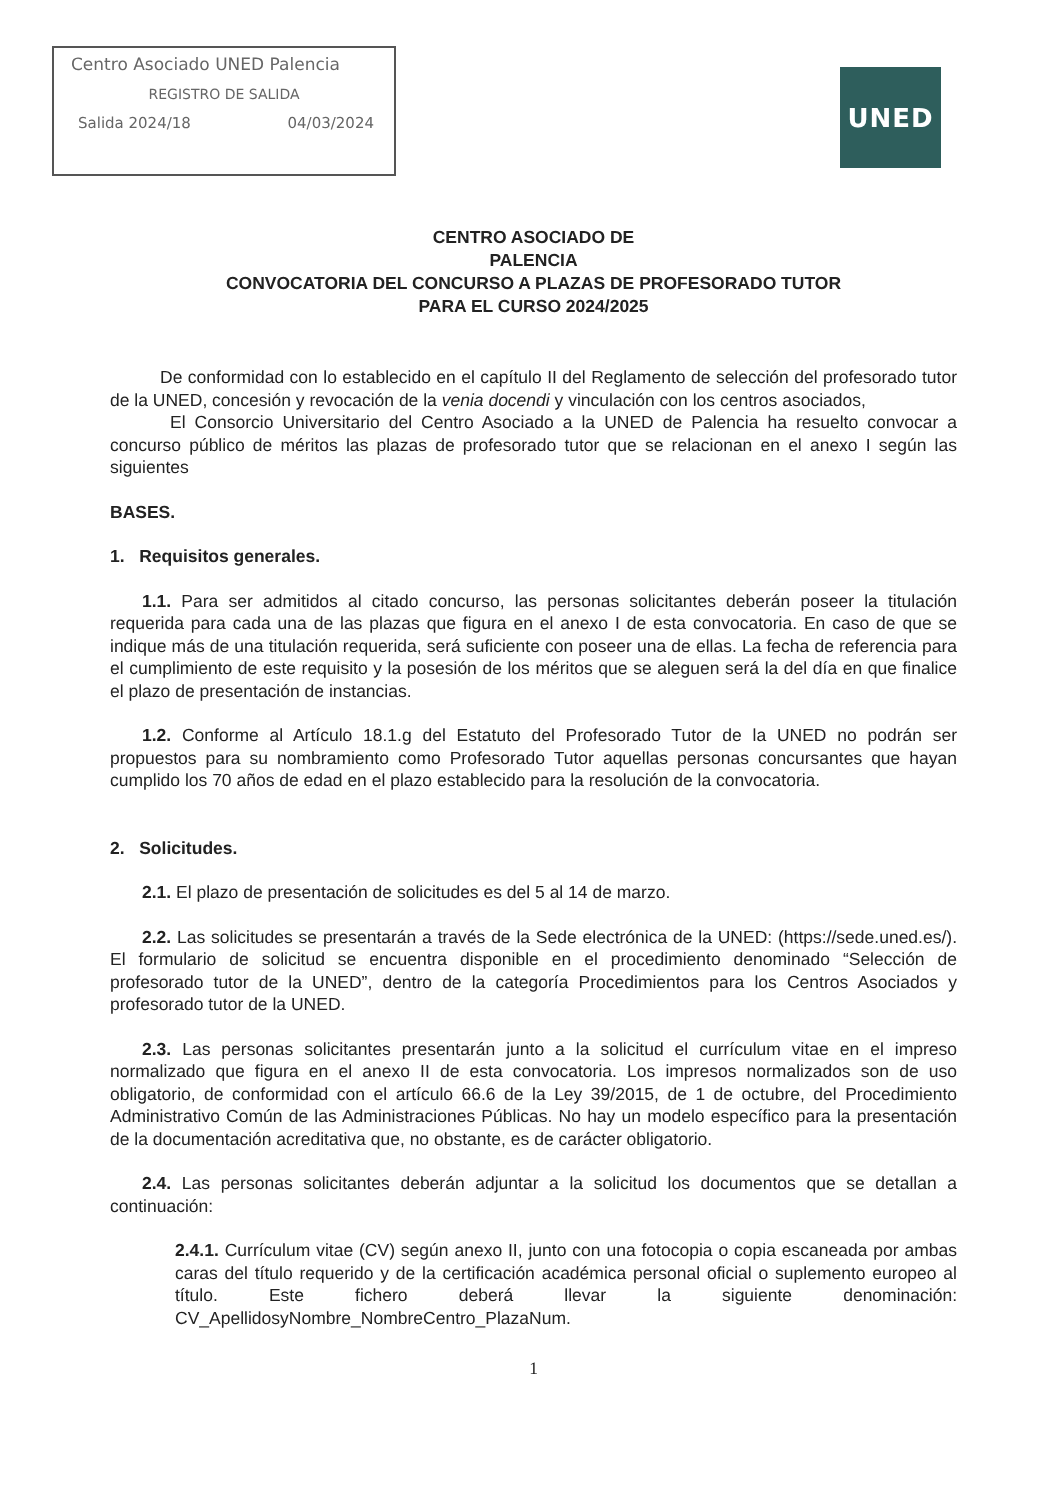Centro Asociado UNED Palencia
REGISTRO DE SALIDA
Salida 2024/18 04/03/2024
UNED
CENTRO ASOCIADO DE
PALENCIA
CONVOCATORIA DEL CONCURSO A PLAZAS DE PROFESORADO TUTOR
PARA EL CURSO 2024/2025
De conformidad con lo establecido en el capítulo II del Reglamento de selección del profesorado tutor de la UNED, concesión y revocación de la venia docendi y vinculación con los centros asociados,
El Consorcio Universitario del Centro Asociado a la UNED de Palencia ha resuelto convocar a concurso público de méritos las plazas de profesorado tutor que se relacionan en el anexo I según las siguientes
BASES.
1. Requisitos generales.
1.1. Para ser admitidos al citado concurso, las personas solicitantes deberán poseer la titulación requerida para cada una de las plazas que figura en el anexo I de esta convocatoria. En caso de que se indique más de una titulación requerida, será suficiente con poseer una de ellas. La fecha de referencia para el cumplimiento de este requisito y la posesión de los méritos que se aleguen será la del día en que finalice el plazo de presentación de instancias.
1.2. Conforme al Artículo 18.1.g del Estatuto del Profesorado Tutor de la UNED no podrán ser propuestos para su nombramiento como Profesorado Tutor aquellas personas concursantes que hayan cumplido los 70 años de edad en el plazo establecido para la resolución de la convocatoria.
2. Solicitudes.
2.1. El plazo de presentación de solicitudes es del 5 al 14 de marzo.
2.2. Las solicitudes se presentarán a través de la Sede electrónica de la UNED: (https://sede.uned.es/). El formulario de solicitud se encuentra disponible en el procedimiento denominado “Selección de profesorado tutor de la UNED”, dentro de la categoría Procedimientos para los Centros Asociados y profesorado tutor de la UNED.
2.3. Las personas solicitantes presentarán junto a la solicitud el currículum vitae en el impreso normalizado que figura en el anexo II de esta convocatoria. Los impresos normalizados son de uso obligatorio, de conformidad con el artículo 66.6 de la Ley 39/2015, de 1 de octubre, del Procedimiento Administrativo Común de las Administraciones Públicas. No hay un modelo específico para la presentación de la documentación acreditativa que, no obstante, es de carácter obligatorio.
2.4. Las personas solicitantes deberán adjuntar a la solicitud los documentos que se detallan a continuación:
2.4.1. Currículum vitae (CV) según anexo II, junto con una fotocopia o copia escaneada por ambas caras del título requerido y de la certificación académica personal oficial o suplemento europeo al título. Este fichero deberá llevar la siguiente denominación: CV_ApellidosyNombre_NombreCentro_PlazaNum.
1